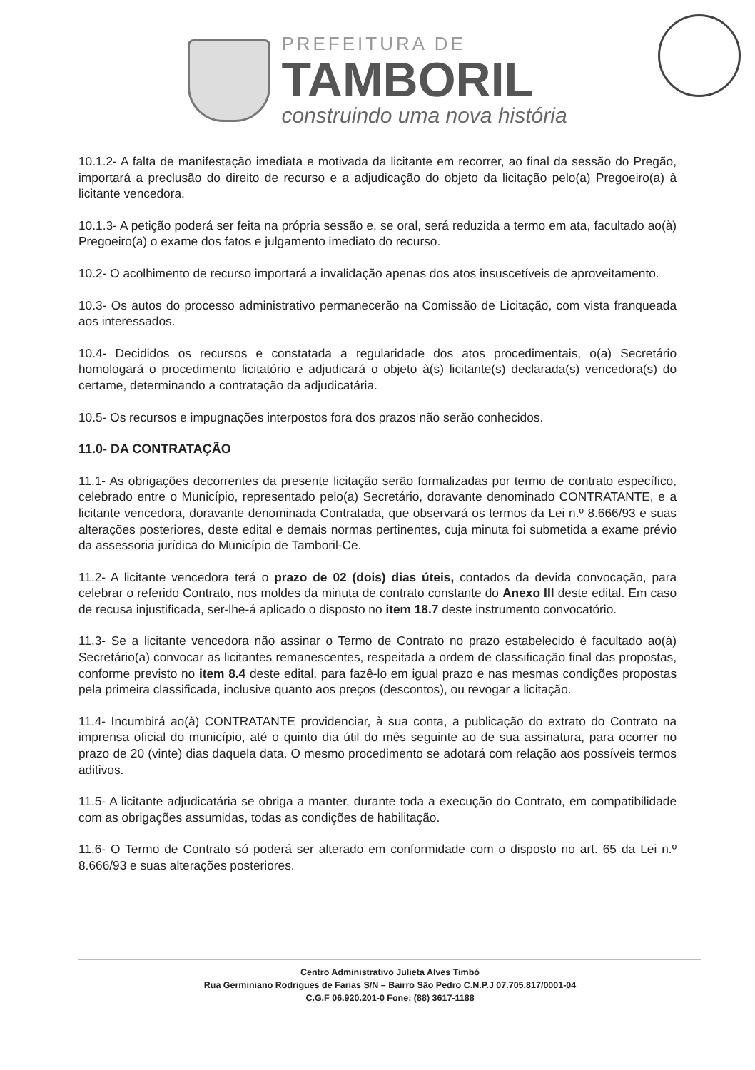PREFEITURA DE
TAMBORIL
construindo uma nova história
10.1.2- A falta de manifestação imediata e motivada da licitante em recorrer, ao final da sessão do Pregão, importará a preclusão do direito de recurso e a adjudicação do objeto da licitação pelo(a) Pregoeiro(a) à licitante vencedora.
10.1.3- A petição poderá ser feita na própria sessão e, se oral, será reduzida a termo em ata, facultado ao(à) Pregoeiro(a) o exame dos fatos e julgamento imediato do recurso.
10.2- O acolhimento de recurso importará a invalidação apenas dos atos insuscetíveis de aproveitamento.
10.3- Os autos do processo administrativo permanecerão na Comissão de Licitação, com vista franqueada aos interessados.
10.4- Decididos os recursos e constatada a regularidade dos atos procedimentais, o(a) Secretário homologará o procedimento licitatório e adjudicará o objeto à(s) licitante(s) declarada(s) vencedora(s) do certame, determinando a contratação da adjudicatária.
10.5- Os recursos e impugnações interpostos fora dos prazos não serão conhecidos.
11.0- DA CONTRATAÇÃO
11.1- As obrigações decorrentes da presente licitação serão formalizadas por termo de contrato específico, celebrado entre o Município, representado pelo(a) Secretário, doravante denominado CONTRATANTE, e a licitante vencedora, doravante denominada Contratada, que observará os termos da Lei n.º 8.666/93 e suas alterações posteriores, deste edital e demais normas pertinentes, cuja minuta foi submetida a exame prévio da assessoria jurídica do Município de Tamboril-Ce.
11.2- A licitante vencedora terá o prazo de 02 (dois) dias úteis, contados da devida convocação, para celebrar o referido Contrato, nos moldes da minuta de contrato constante do Anexo III deste edital. Em caso de recusa injustificada, ser-lhe-á aplicado o disposto no item 18.7 deste instrumento convocatório.
11.3- Se a licitante vencedora não assinar o Termo de Contrato no prazo estabelecido é facultado ao(à) Secretário(a) convocar as licitantes remanescentes, respeitada a ordem de classificação final das propostas, conforme previsto no item 8.4 deste edital, para fazê-lo em igual prazo e nas mesmas condições propostas pela primeira classificada, inclusive quanto aos preços (descontos), ou revogar a licitação.
11.4- Incumbirá ao(à) CONTRATANTE providenciar, à sua conta, a publicação do extrato do Contrato na imprensa oficial do município, até o quinto dia útil do mês seguinte ao de sua assinatura, para ocorrer no prazo de 20 (vinte) dias daquela data. O mesmo procedimento se adotará com relação aos possíveis termos aditivos.
11.5- A licitante adjudicatária se obriga a manter, durante toda a execução do Contrato, em compatibilidade com as obrigações assumidas, todas as condições de habilitação.
11.6- O Termo de Contrato só poderá ser alterado em conformidade com o disposto no art. 65 da Lei n.º 8.666/93 e suas alterações posteriores.
Centro Administrativo Julieta Alves Timbó
Rua Germiniano Rodrigues de Farias S/N – Bairro São Pedro C.N.P.J 07.705.817/0001-04
C.G.F 06.920.201-0 Fone: (88) 3617-1188